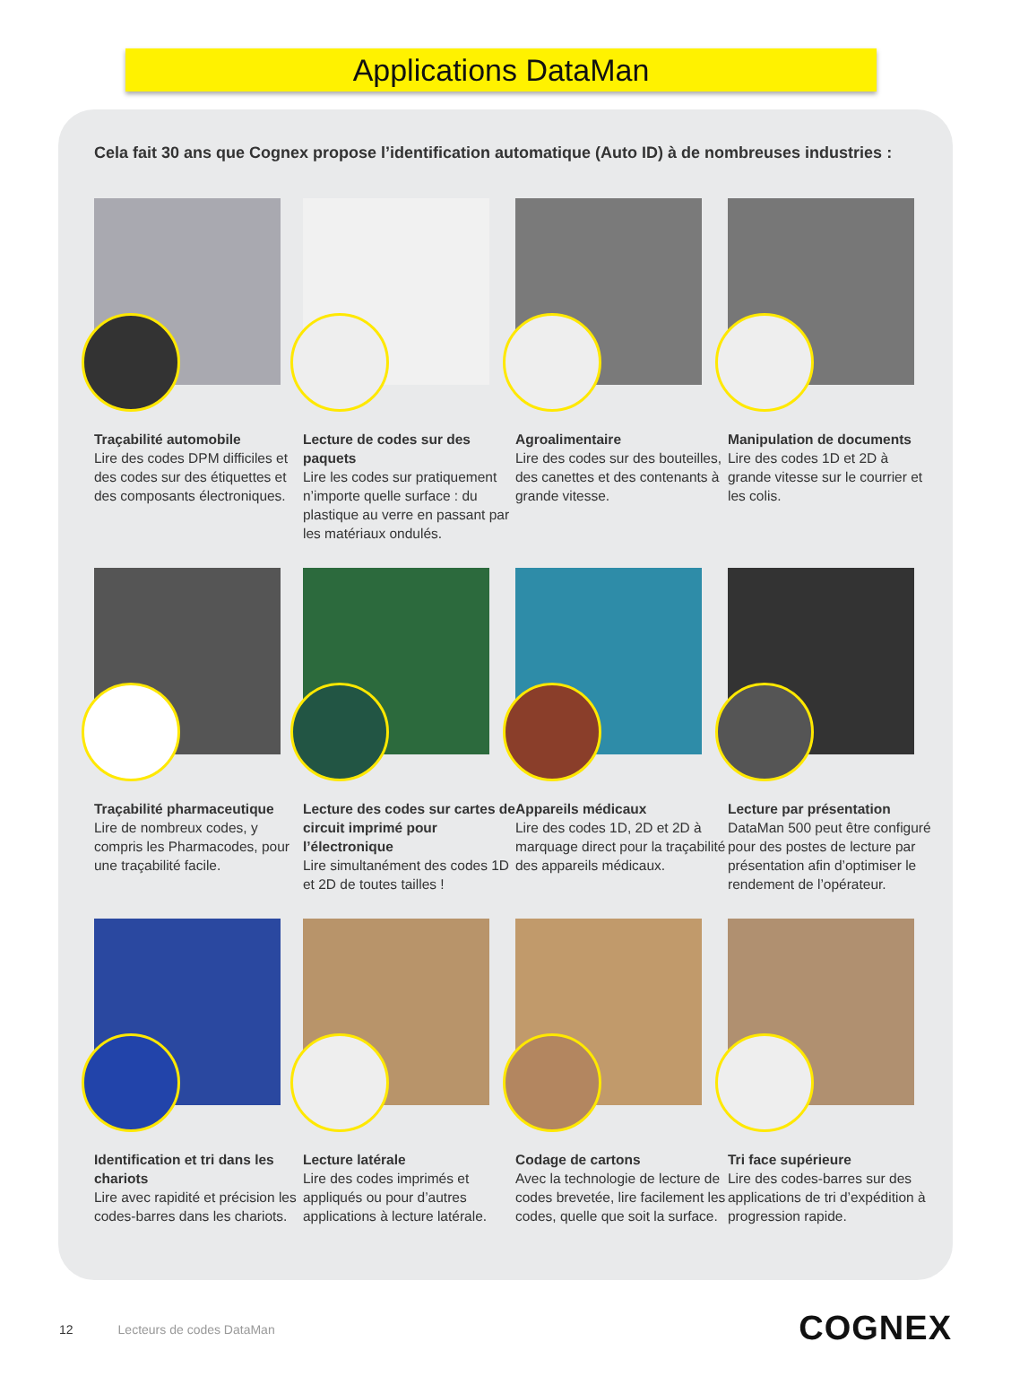Applications DataMan
Cela fait 30 ans que Cognex propose l’identification automatique (Auto ID) à de nombreuses industries :
Traçabilité automobile
Lire des codes DPM difficiles et des codes sur des étiquettes et des composants électroniques.
Lecture de codes sur des paquets
Lire les codes sur pratiquement n’importe quelle surface : du plastique au verre en passant par les matériaux ondulés.
Agroalimentaire
Lire des codes sur des bouteilles, des canettes et des contenants à grande vitesse.
Manipulation de documents
Lire des codes 1D et 2D à grande vitesse sur le courrier et les colis.
Traçabilité pharmaceutique
Lire de nombreux codes, y compris les Pharmacodes, pour une traçabilité facile.
Lecture des codes sur cartes de circuit imprimé pour l’électronique
Lire simultanément des codes 1D et 2D de toutes tailles !
Appareils médicaux
Lire des codes 1D, 2D et 2D à marquage direct pour la traçabilité des appareils médicaux.
Lecture par présentation
DataMan 500 peut être configuré pour des postes de lecture par présentation afin d’optimiser le rendement de l’opérateur.
Identification et tri dans les chariots
Lire avec rapidité et précision les codes-barres dans les chariots.
Lecture latérale
Lire des codes imprimés et appliqués ou pour d’autres applications à lecture latérale.
Codage de cartons
Avec la technologie de lecture de codes brevetée, lire facilement les codes, quelle que soit la surface.
Tri face supérieure
Lire des codes-barres sur des applications de tri d’expédition à progression rapide.
12 Lecteurs de codes DataMan COGNEX